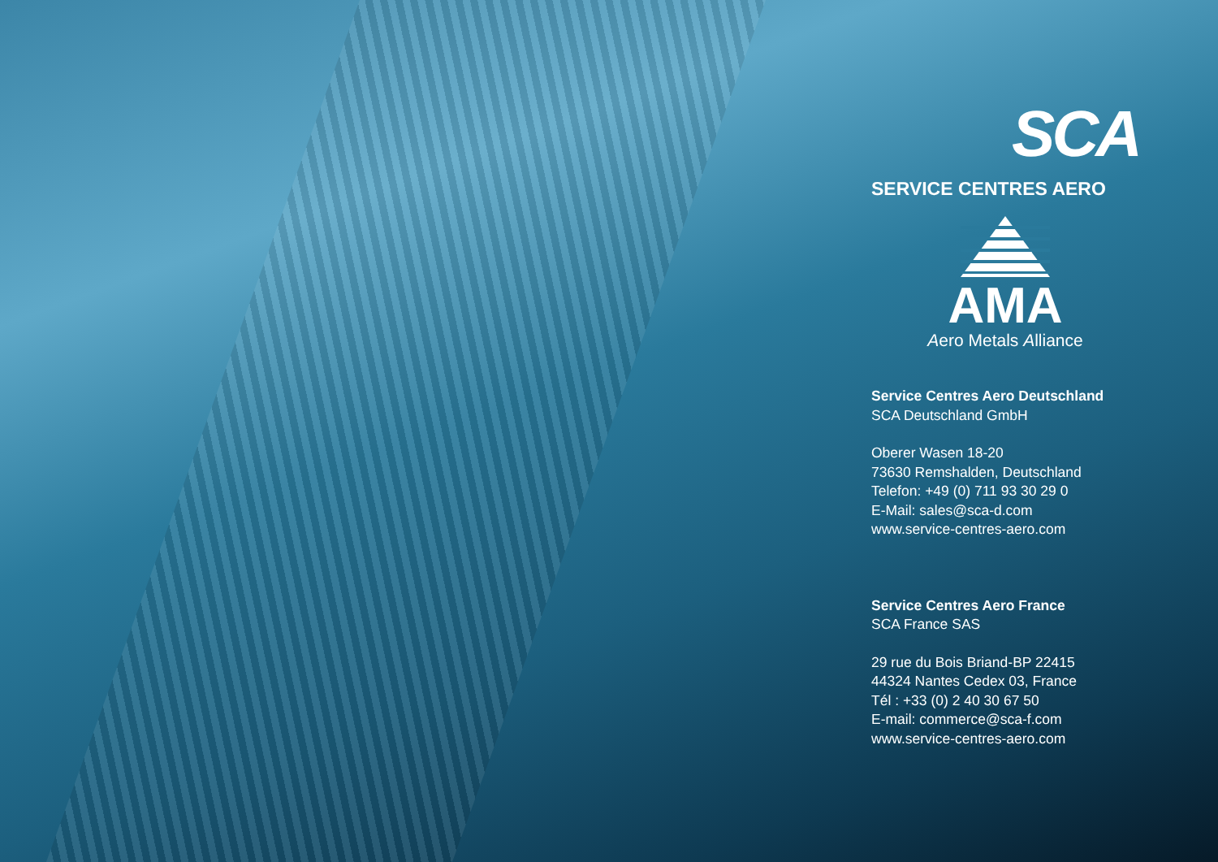SCA
SERVICE CENTRES AERO
AMA
Aero Metals Alliance
Service Centres Aero Deutschland
SCA Deutschland GmbH
Oberer Wasen 18-20
73630 Remshalden, Deutschland
Telefon: +49 (0) 711 93 30 29 0
E-Mail: sales@sca-d.com
www.service-centres-aero.com
Service Centres Aero France
SCA France SAS
29 rue du Bois Briand-BP 22415
44324 Nantes Cedex 03, France
Tél : +33 (0) 2 40 30 67 50
E-mail: commerce@sca-f.com
www.service-centres-aero.com